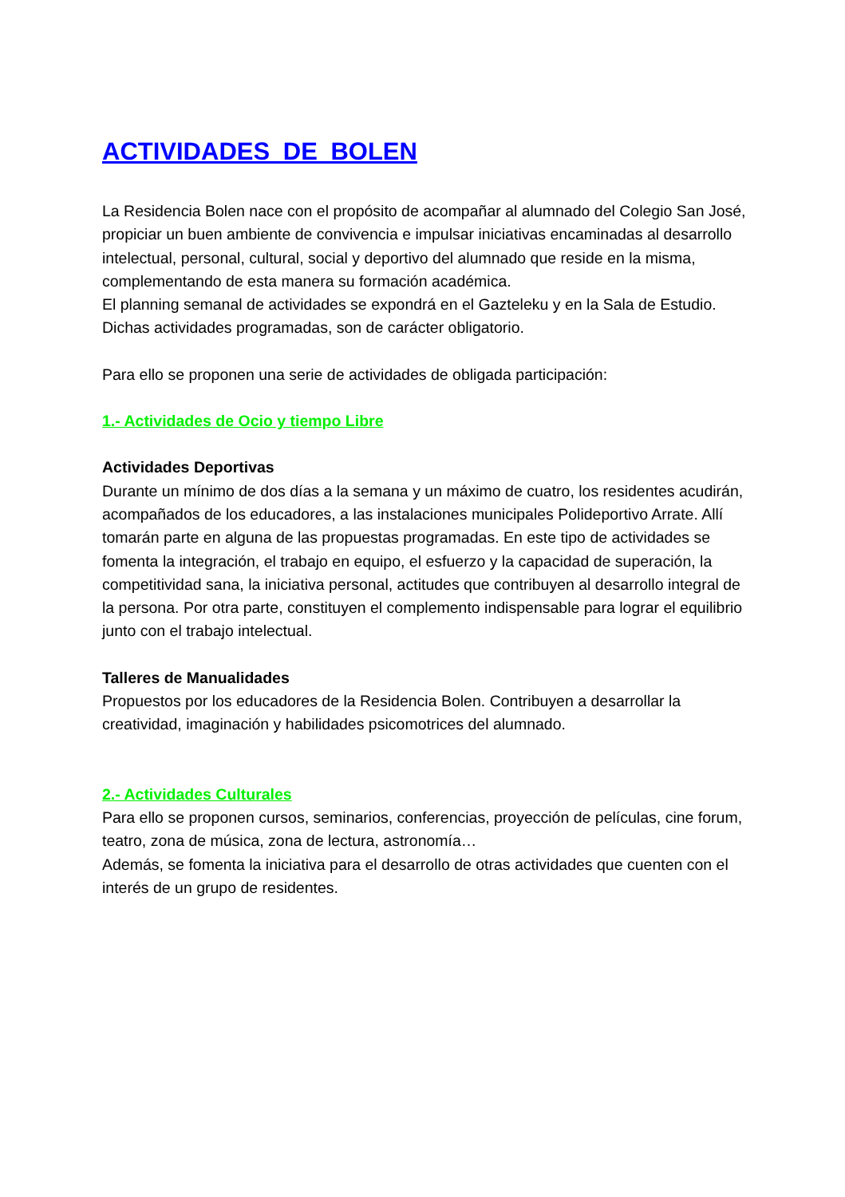ACTIVIDADES DE BOLEN
La Residencia Bolen nace con el propósito de acompañar al alumnado del Colegio San José, propiciar un buen ambiente de convivencia e impulsar iniciativas encaminadas al desarrollo intelectual, personal, cultural, social y deportivo del alumnado que reside en la misma, complementando de esta manera su formación académica.
El planning semanal de actividades se expondrá en el Gazteleku y en la Sala de Estudio.
Dichas actividades programadas, son de carácter obligatorio.
Para ello se proponen una serie de actividades de obligada participación:
1.- Actividades de Ocio y tiempo Libre
Actividades Deportivas
Durante un mínimo de dos días a la semana y un máximo de cuatro, los residentes acudirán, acompañados de los educadores, a las instalaciones municipales Polideportivo Arrate. Allí tomarán parte en alguna de las propuestas programadas. En este tipo de actividades se fomenta la integración, el trabajo en equipo, el esfuerzo y la capacidad de superación, la competitividad sana, la iniciativa personal, actitudes que contribuyen al desarrollo integral de la persona. Por otra parte, constituyen el complemento indispensable para lograr el equilibrio junto con el trabajo intelectual.
Talleres de Manualidades
Propuestos por los educadores de la Residencia Bolen. Contribuyen a desarrollar la creatividad, imaginación y habilidades psicomotrices del alumnado.
2.- Actividades Culturales
Para ello se proponen cursos, seminarios, conferencias, proyección de películas, cine forum, teatro, zona de música, zona de lectura, astronomía…
Además, se fomenta la iniciativa para el desarrollo de otras actividades que cuenten con el interés de un grupo de residentes.